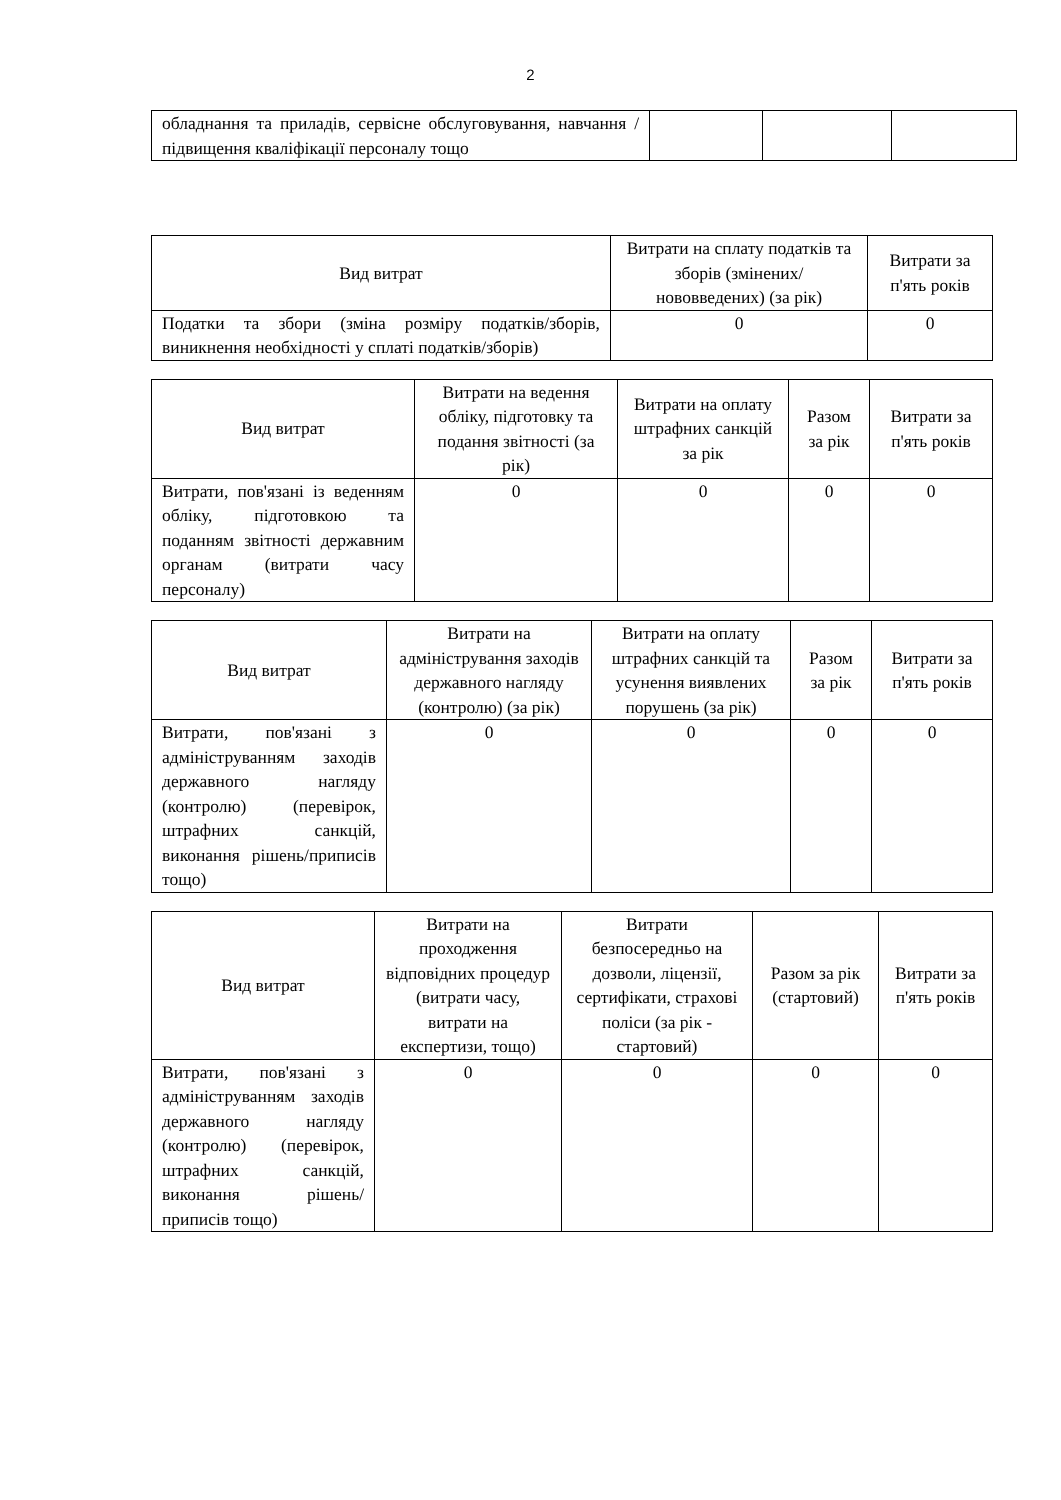2
| обладнання та приладів, сервісне обслуговування, навчання / підвищення кваліфікації персоналу тощо | | | |
| Вид витрат | Витрати на сплату податків та зборів (змінених/нововведених) (за рік) | Витрати за п'ять років |
| --- | --- | --- |
| Податки та збори (зміна розміру податків/зборів, виникнення необхідності у сплаті податків/зборів) | 0 | 0 |
| Вид витрат | Витрати на ведення обліку, підготовку та подання звітності (за рік) | Витрати на оплату штрафних санкцій за рік | Разом за рік | Витрати за п'ять років |
| --- | --- | --- | --- | --- |
| Витрати, пов'язані із веденням обліку, підготовкою та поданням звітності державним органам (витрати часу персоналу) | 0 | 0 | 0 | 0 |
| Вид витрат | Витрати на адміністрування заходів державного нагляду (контролю) (за рік) | Витрати на оплату штрафних санкцій та усунення виявлених порушень (за рік) | Разом за рік | Витрати за п'ять років |
| --- | --- | --- | --- | --- |
| Витрати, пов'язані з адмініструванням заходів державного нагляду (контролю) (перевірок, штрафних санкцій, виконання рішень/приписів тощо) | 0 | 0 | 0 | 0 |
| Вид витрат | Витрати на проходження відповідних процедур (витрати часу, витрати на експертизи, тощо) | Витрати безпосередньо на дозволи, ліцензії, сертифікати, страхові поліси (за рік - стартовий) | Разом за рік (стартовий) | Витрати за п'ять років |
| --- | --- | --- | --- | --- |
| Витрати, пов'язані з адмініструванням заходів державного нагляду (контролю) (перевірок, штрафних санкцій, виконання рішень/приписів тощо) | 0 | 0 | 0 | 0 |